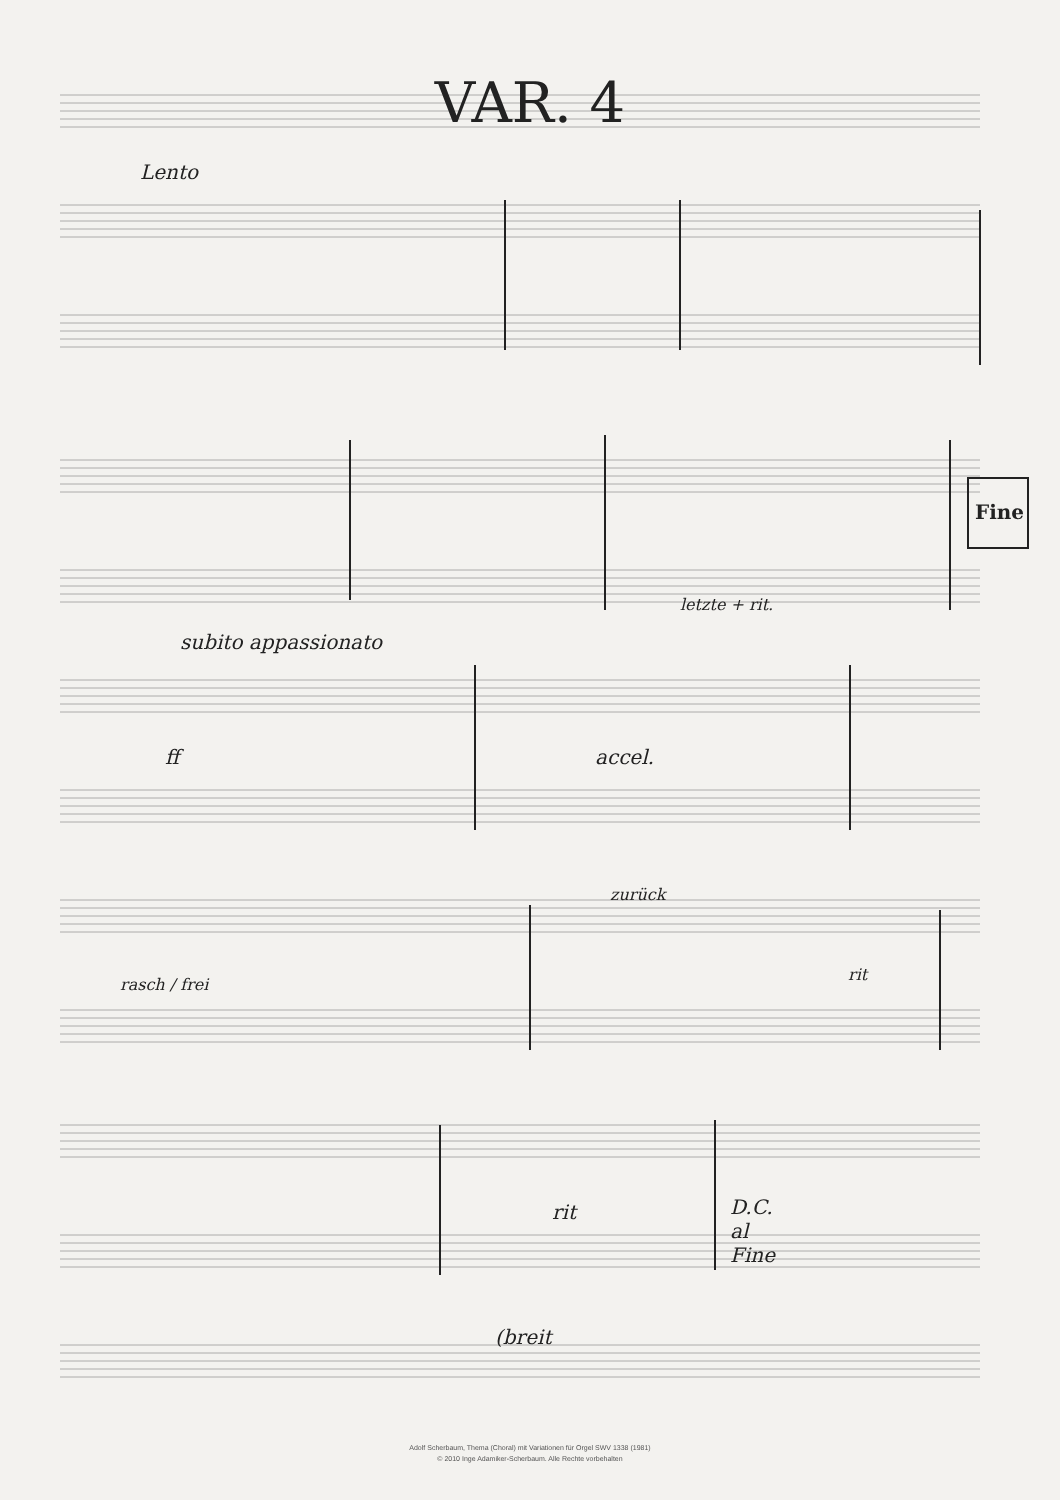VAR. 4
Lento
Fine
letzte + rit.
subito appassionato
ff accel.
zurück
rasch / frei
rit
rit
D.C.
al
Fine
(breit
Adolf Scherbaum, Thema (Choral) mit Variationen für Orgel SWV 1338 (1981)
© 2010 Inge Adamiker-Scherbaum. Alle Rechte vorbehalten